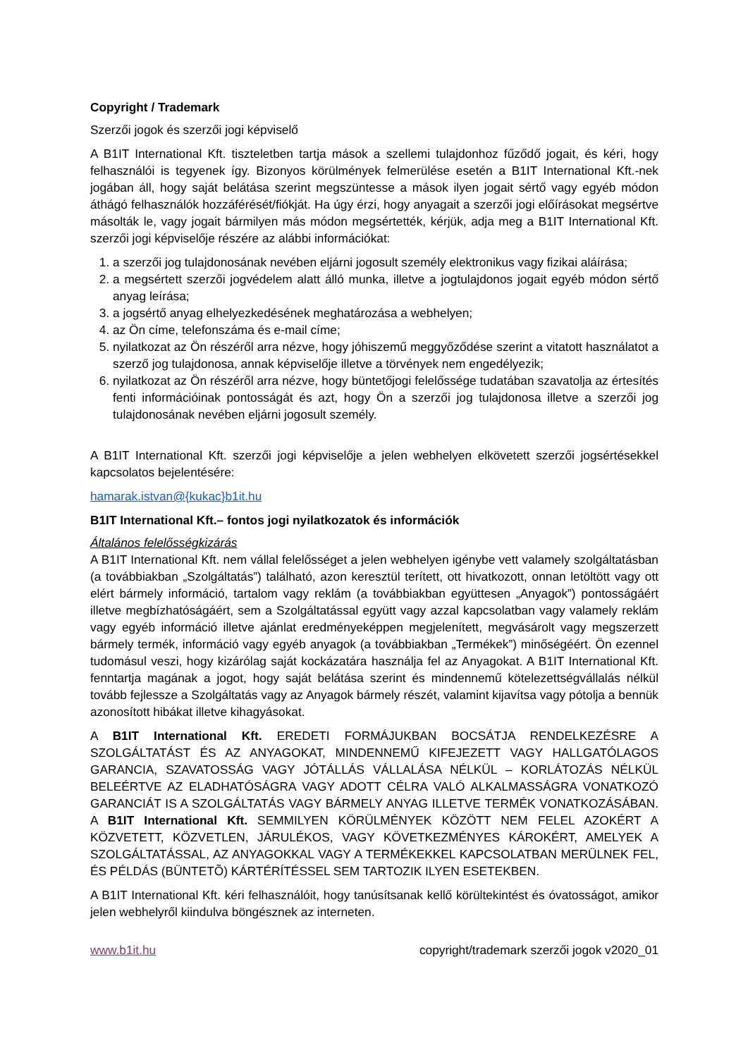Copyright / Trademark
Szerzői jogok és szerzői jogi képviselő
A B1IT International Kft. tiszteletben tartja mások a szellemi tulajdonhoz fűződő jogait, és kéri, hogy felhasználói is tegyenek így. Bizonyos körülmények felmerülése esetén a B1IT International Kft.-nek jogában áll, hogy saját belátása szerint megszüntesse a mások ilyen jogait sértő vagy egyéb módon áthágó felhasználók hozzáférését/fiókját. Ha úgy érzi, hogy anyagait a szerzői jogi előírásokat megsértve másolták le, vagy jogait bármilyen más módon megsértették, kérjük, adja meg a B1IT International Kft. szerzői jogi képviselője részére az alábbi információkat:
1. a szerzői jog tulajdonosának nevében eljárni jogosult személy elektronikus vagy fizikai aláírása;
2. a megsértett szerzői jogvédelem alatt álló munka, illetve a jogtulajdonos jogait egyéb módon sértő anyag leírása;
3. a jogsértő anyag elhelyezkedésének meghatározása a webhelyen;
4. az Ön címe, telefonszáma és e-mail címe;
5. nyilatkozat az Ön részéről arra nézve, hogy jóhiszemű meggyőződése szerint a vitatott használatot a szerző jog tulajdonosa, annak képviselője illetve a törvények nem engedélyezik;
6. nyilatkozat az Ön részéről arra nézve, hogy büntetőjogi felelőssége tudatában szavatolja az értesítés fenti információinak pontosságát és azt, hogy Ön a szerzői jog tulajdonosa illetve a szerzői jog tulajdonosának nevében eljárni jogosult személy.
A B1IT International Kft. szerzői jogi képviselője a jelen webhelyen elkövetett szerzői jogsértésekkel kapcsolatos bejelentésére:
hamarak.istvan@{kukac}b1it.hu
B1IT International Kft.– fontos jogi nyilatkozatok és információk
Általános felelősségkizárás
A B1IT International Kft. nem vállal felelősséget a jelen webhelyen igénybe vett valamely szolgáltatásban (a továbbiakban „Szolgáltatás”) található, azon keresztül terített, ott hivatkozott, onnan letöltött vagy ott elért bármely információ, tartalom vagy reklám (a továbbiakban együttesen „Anyagok”) pontosságáért illetve megbízhatóságáért, sem a Szolgáltatással együtt vagy azzal kapcsolatban vagy valamely reklám vagy egyéb információ illetve ajánlat eredményeképpen megjelenített, megvásárolt vagy megszerzett bármely termék, információ vagy egyéb anyagok (a továbbiakban „Termékek”) minőségéért. Ön ezennel tudomásul veszi, hogy kizárólag saját kockázatára használja fel az Anyagokat. A B1IT International Kft. fenntartja magának a jogot, hogy saját belátása szerint és mindennemű kötelezettségvállalás nélkül tovább fejlessze a Szolgáltatás vagy az Anyagok bármely részét, valamint kijavítsa vagy pótolja a bennük azonosított hibákat illetve kihagyásokat.
A B1IT International Kft. EREDETI FORMÁJUKBAN BOCSÁTJA RENDELKEZÉSRE A SZOLGÁLTATÁST ÉS AZ ANYAGOKAT, MINDENNEMŰ KIFEJEZETT VAGY HALLGATÓLAGOS GARANCIA, SZAVATOSSÁG VAGY JÓTÁLLÁS VÁLLALÁSA NÉLKÜL – KORLÁTOZÁS NÉLKÜL BELEÉRTVE AZ ELADHATÓSÁGRA VAGY ADOTT CÉLRA VALÓ ALKALMASSÁGRA VONATKOZÓ GARANCIÁT IS A SZOLGÁLTATÁS VAGY BÁRMELY ANYAG ILLETVE TERMÉK VONATKOZÁSÁBAN. A B1IT International Kft. SEMMILYEN KÖRÜLMÉNYEK KÖZÖTT NEM FELEL AZOKÉRT A KÖZVETETT, KÖZVETLEN, JÁRULÉKOS, VAGY KÖVETKEZMÉNYES KÁROKÉRT, AMELYEK A SZOLGÁLTATÁSSAL, AZ ANYAGOKKAL VAGY A TERMÉKEKKEL KAPCSOLATBAN MERÜLNEK FEL, ÉS PÉLDÁS (BÜNTETÕ) KÁRTÉRÍTÉSSEL SEM TARTOZIK ILYEN ESETEKBEN.
A B1IT International Kft. kéri felhasználóit, hogy tanúsítsanak kellő körültekintést és óvatosságot, amikor jelen webhelyről kiindulva böngésznek az interneten.
www.b1it.hu copyright/trademark szerzői jogok v2020_01